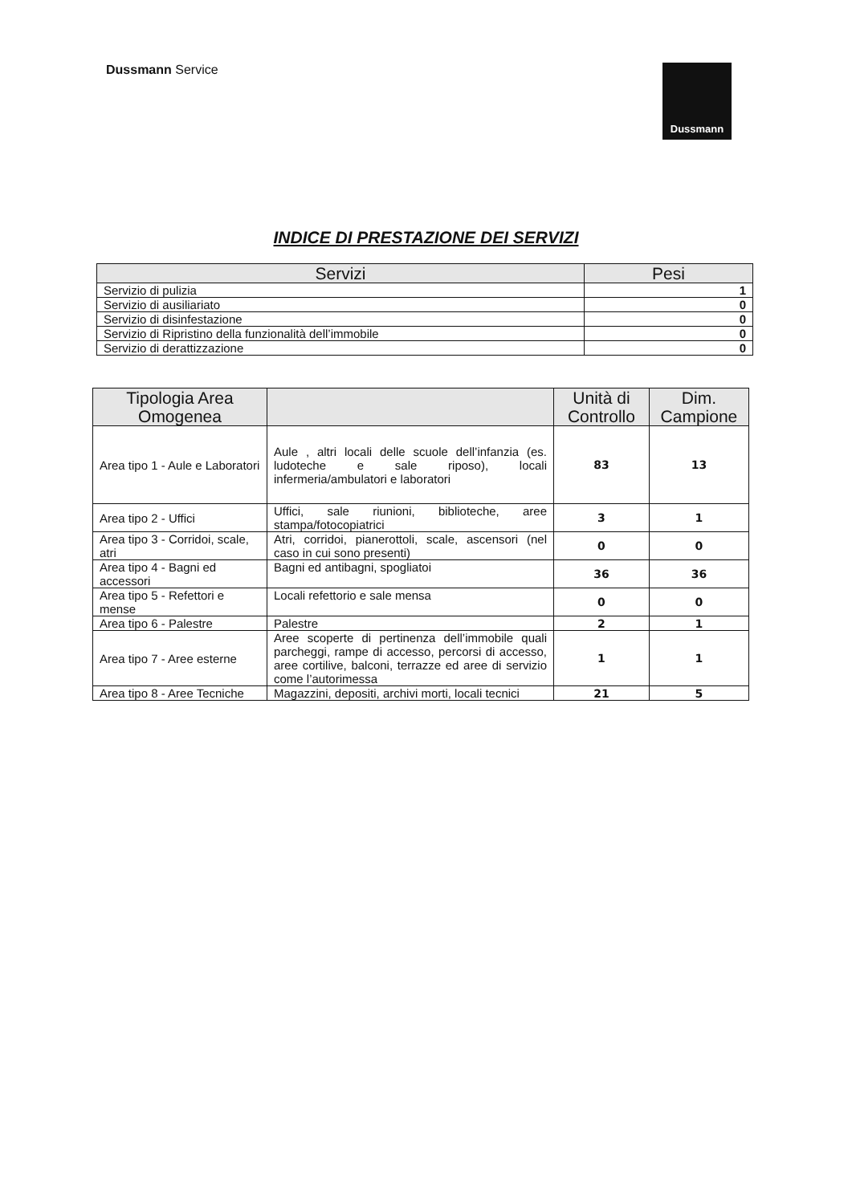Dussmann Service
Dussmann
INDICE DI PRESTAZIONE DEI SERVIZI
| Servizi | Pesi |
| --- | --- |
| Servizio di pulizia | 1 |
| Servizio di ausiliariato | 0 |
| Servizio di disinfestazione | 0 |
| Servizio di Ripristino della funzionalità dell’immobile | 0 |
| Servizio di derattizzazione | 0 |
| Tipologia Area Omogenea | | Unità di Controllo | Dim. Campione |
| --- | --- | --- | --- |
| Area tipo 1 - Aule e Laboratori | Aule , altri locali delle scuole dell’infanzia (es. ludoteche e sale riposo), locali infermeria/ambulatori e laboratori | 83 | 13 |
| Area tipo 2 - Uffici | Uffici, sale riunioni, biblioteche, aree stampa/fotocopiatrici | 3 | 1 |
| Area tipo 3 - Corridoi, scale, atri | Atri, corridoi, pianerottoli, scale, ascensori (nel caso in cui sono presenti) | 0 | 0 |
| Area tipo 4 - Bagni ed accessori | Bagni ed antibagni, spogliatoi | 36 | 36 |
| Area tipo 5 - Refettori e mense | Locali refettorio e sale mensa | 0 | 0 |
| Area tipo 6 - Palestre | Palestre | 2 | 1 |
| Area tipo 7 - Aree esterne | Aree scoperte di pertinenza dell’immobile quali parcheggi, rampe di accesso, percorsi di accesso, aree cortilive, balconi, terrazze ed aree di servizio come l’autorimessa | 1 | 1 |
| Area tipo 8 - Aree Tecniche | Magazzini, depositi, archivi morti, locali tecnici | 21 | 5 |